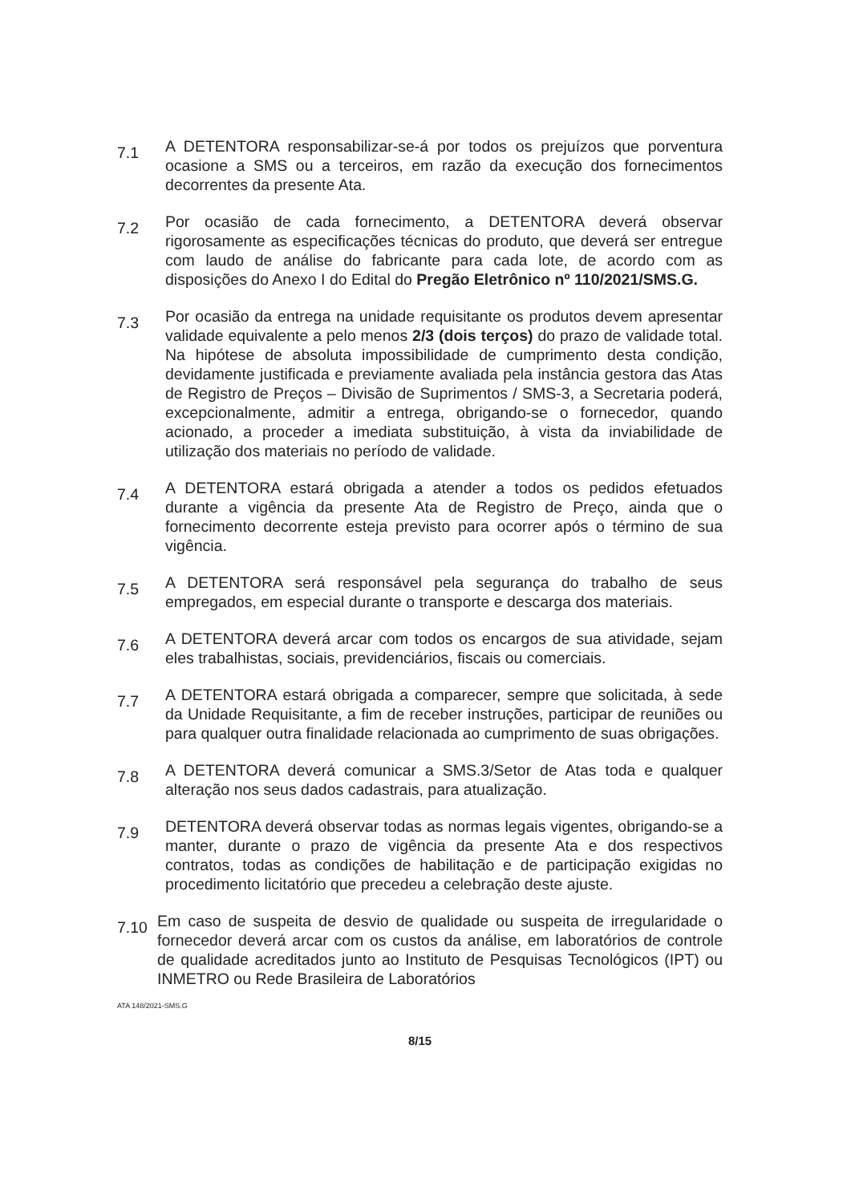7.1
A DETENTORA responsabilizar-se-á por todos os prejuízos que porventura ocasione a SMS ou a terceiros, em razão da execução dos fornecimentos decorrentes da presente Ata.
7.2
Por ocasião de cada fornecimento, a DETENTORA deverá observar rigorosamente as especificações técnicas do produto, que deverá ser entregue com laudo de análise do fabricante para cada lote, de acordo com as disposições do Anexo I do Edital do Pregão Eletrônico nº 110/2021/SMS.G.
7.3
Por ocasião da entrega na unidade requisitante os produtos devem apresentar validade equivalente a pelo menos 2/3 (dois terços) do prazo de validade total. Na hipótese de absoluta impossibilidade de cumprimento desta condição, devidamente justificada e previamente avaliada pela instância gestora das Atas de Registro de Preços – Divisão de Suprimentos / SMS-3, a Secretaria poderá, excepcionalmente, admitir a entrega, obrigando-se o fornecedor, quando acionado, a proceder a imediata substituição, à vista da inviabilidade de utilização dos materiais no período de validade.
7.4
A DETENTORA estará obrigada a atender a todos os pedidos efetuados durante a vigência da presente Ata de Registro de Preço, ainda que o fornecimento decorrente esteja previsto para ocorrer após o término de sua vigência.
7.5
A DETENTORA será responsável pela segurança do trabalho de seus empregados, em especial durante o transporte e descarga dos materiais.
7.6
A DETENTORA deverá arcar com todos os encargos de sua atividade, sejam eles trabalhistas, sociais, previdenciários, fiscais ou comerciais.
7.7
A DETENTORA estará obrigada a comparecer, sempre que solicitada, à sede da Unidade Requisitante, a fim de receber instruções, participar de reuniões ou para qualquer outra finalidade relacionada ao cumprimento de suas obrigações.
7.8
A DETENTORA deverá comunicar a SMS.3/Setor de Atas toda e qualquer alteração nos seus dados cadastrais, para atualização.
7.9
DETENTORA deverá observar todas as normas legais vigentes, obrigando-se a manter, durante o prazo de vigência da presente Ata e dos respectivos contratos, todas as condições de habilitação e de participação exigidas no procedimento licitatório que precedeu a celebração deste ajuste.
7.10
Em caso de suspeita de desvio de qualidade ou suspeita de irregularidade o fornecedor deverá arcar com os custos da análise, em laboratórios de controle de qualidade acreditados junto ao Instituto de Pesquisas Tecnológicos (IPT) ou INMETRO ou Rede Brasileira de Laboratórios
ATA 148/2021-SMS.G
8/15